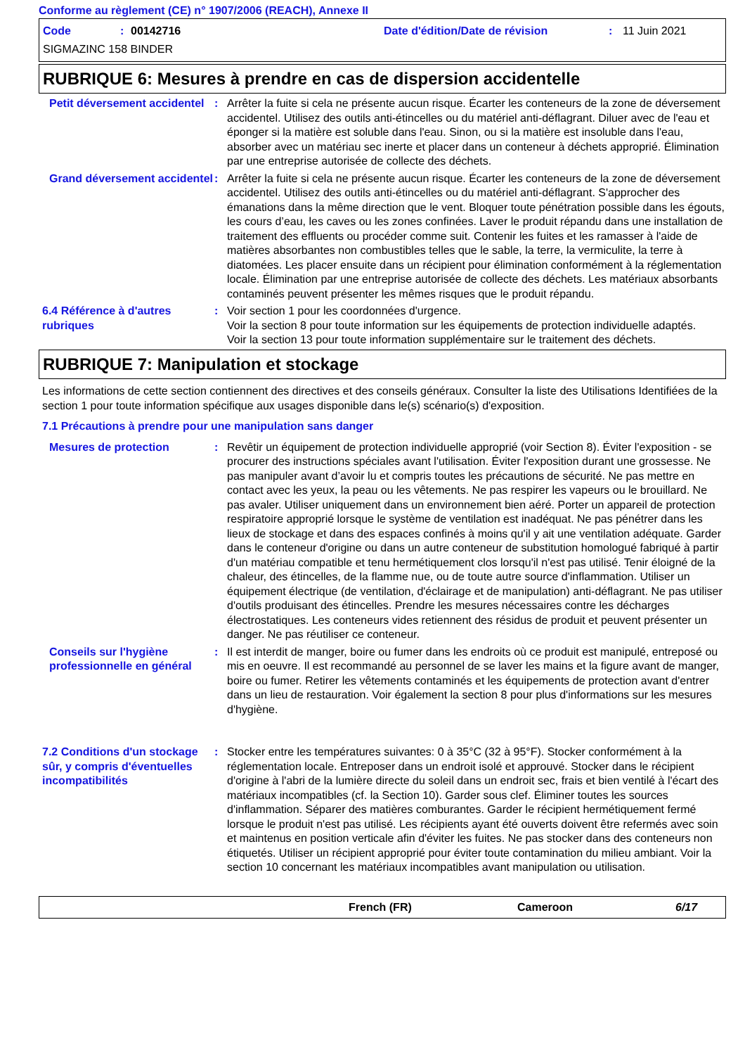Conforme au règlement (CE) n° 1907/2006 (REACH), Annexe II
Code: 00142716 Date d'édition/Date de révision: 11 Juin 2021
SIGMAZINC 158 BINDER
RUBRIQUE 6: Mesures à prendre en cas de dispersion accidentelle
Petit déversement accidentel
: Arrêter la fuite si cela ne présente aucun risque. Écarter les conteneurs de la zone de déversement accidentel. Utilisez des outils anti-étincelles ou du matériel anti-déflagrant. Diluer avec de l'eau et éponger si la matière est soluble dans l'eau. Sinon, ou si la matière est insoluble dans l'eau, absorber avec un matériau sec inerte et placer dans un conteneur à déchets approprié. Élimination par une entreprise autorisée de collecte des déchets.
Grand déversement accidentel
: Arrêter la fuite si cela ne présente aucun risque. Écarter les conteneurs de la zone de déversement accidentel. Utilisez des outils anti-étincelles ou du matériel anti-déflagrant. S'approcher des émanations dans la même direction que le vent. Bloquer toute pénétration possible dans les égouts, les cours d’eau, les caves ou les zones confinées. Laver le produit répandu dans une installation de traitement des effluents ou procéder comme suit. Contenir les fuites et les ramasser à l'aide de matières absorbantes non combustibles telles que le sable, la terre, la vermiculite, la terre à diatomées. Les placer ensuite dans un récipient pour élimination conformément à la réglementation locale. Élimination par une entreprise autorisée de collecte des déchets. Les matériaux absorbants contaminés peuvent présenter les mêmes risques que le produit répandu.
6.4 Référence à d'autres rubriques
: Voir section 1 pour les coordonnées d'urgence.
Voir la section 8 pour toute information sur les équipements de protection individuelle adaptés.
Voir la section 13 pour toute information supplémentaire sur le traitement des déchets.
RUBRIQUE 7: Manipulation et stockage
Les informations de cette section contiennent des directives et des conseils généraux. Consulter la liste des Utilisations Identifiées de la section 1 pour toute information spécifique aux usages disponible dans le(s) scénario(s) d'exposition.
7.1 Précautions à prendre pour une manipulation sans danger
Mesures de protection : Revêtir un équipement de protection individuelle approprié (voir Section 8). Éviter l'exposition - se procurer des instructions spéciales avant l'utilisation. Éviter l'exposition durant une grossesse. Ne pas manipuler avant d’avoir lu et compris toutes les précautions de sécurité. Ne pas mettre en contact avec les yeux, la peau ou les vêtements. Ne pas respirer les vapeurs ou le brouillard. Ne pas avaler. Utiliser uniquement dans un environnement bien aéré. Porter un appareil de protection respiratoire approprié lorsque le système de ventilation est inadéquat. Ne pas pénétrer dans les lieux de stockage et dans des espaces confinés à moins qu'il y ait une ventilation adéquate. Garder dans le conteneur d'origine ou dans un autre conteneur de substitution homologué fabriqué à partir d'un matériau compatible et tenu hermétiquement clos lorsqu'il n'est pas utilisé. Tenir éloigné de la chaleur, des étincelles, de la flamme nue, ou de toute autre source d'inflammation. Utiliser un équipement électrique (de ventilation, d'éclairage et de manipulation) anti-déflagrant. Ne pas utiliser d'outils produisant des étincelles. Prendre les mesures nécessaires contre les décharges électrostatiques. Les conteneurs vides retiennent des résidus de produit et peuvent présenter un danger. Ne pas réutiliser ce conteneur.
Conseils sur l'hygiène professionnelle en général
: Il est interdit de manger, boire ou fumer dans les endroits où ce produit est manipulé, entreposé ou mis en oeuvre. Il est recommandé au personnel de se laver les mains et la figure avant de manger, boire ou fumer. Retirer les vêtements contaminés et les équipements de protection avant d'entrer dans un lieu de restauration. Voir également la section 8 pour plus d'informations sur les mesures d'hygiène.
7.2 Conditions d'un stockage sûr, y compris d'éventuelles incompatibilités
: Stocker entre les températures suivantes: 0 à 35°C (32 à 95°F). Stocker conformément à la réglementation locale. Entreposer dans un endroit isolé et approuvé. Stocker dans le récipient d'origine à l'abri de la lumière directe du soleil dans un endroit sec, frais et bien ventilé à l'écart des matériaux incompatibles (cf. la Section 10). Garder sous clef. Éliminer toutes les sources d'inflammation. Séparer des matières comburantes. Garder le récipient hermétiquement fermé lorsque le produit n'est pas utilisé. Les récipients ayant été ouverts doivent être refermés avec soin et maintenus en position verticale afin d'éviter les fuites. Ne pas stocker dans des conteneurs non étiquetés. Utiliser un récipient approprié pour éviter toute contamination du milieu ambiant. Voir la section 10 concernant les matériaux incompatibles avant manipulation ou utilisation.
French (FR) Cameroon 6/17